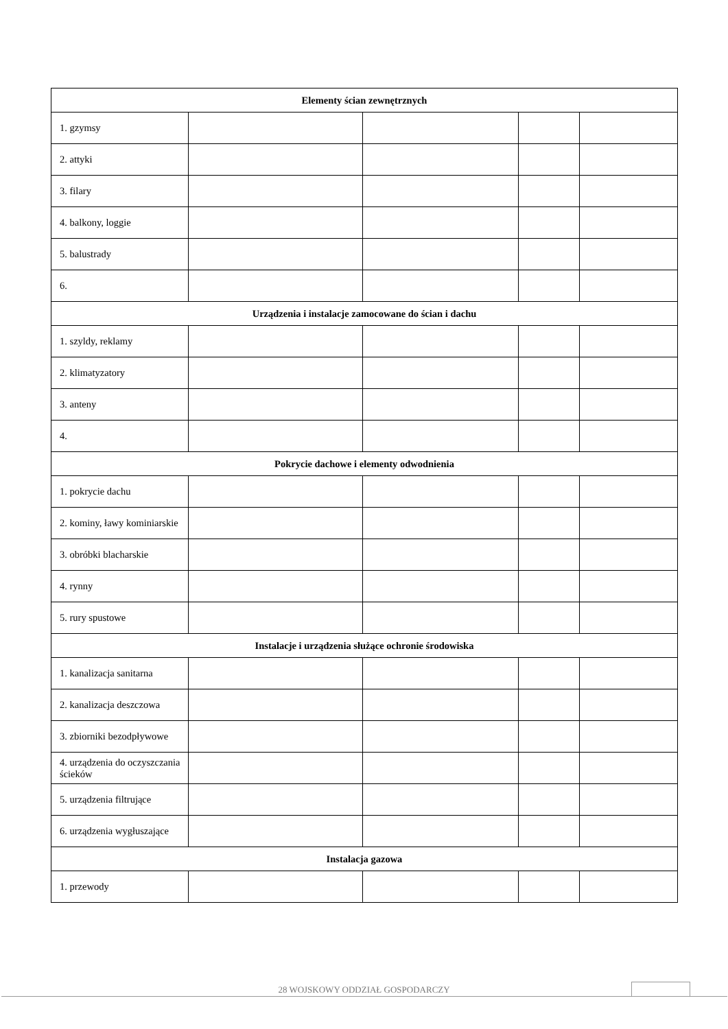| Elementy ścian zewnętrznych | | | | |
| --- | --- | --- | --- | --- |
| 1. gzymsy | | | | |
| 2. attyki | | | | |
| 3. filary | | | | |
| 4. balkony, loggie | | | | |
| 5. balustrady | | | | |
| 6. | | | | |
| Urządzenia i instalacje zamocowane do ścian i dachu | | | | |
| 1. szyldy, reklamy | | | | |
| 2. klimatyzatory | | | | |
| 3. anteny | | | | |
| 4. | | | | |
| Pokrycie dachowe i elementy odwodnienia | | | | |
| 1. pokrycie dachu | | | | |
| 2. kominy, ławy kominiarskie | | | | |
| 3. obróbki blacharskie | | | | |
| 4. rynny | | | | |
| 5. rury spustowe | | | | |
| Instalacje i urządzenia służące ochronie środowiska | | | | |
| 1. kanalizacja sanitarna | | | | |
| 2. kanalizacja deszczowa | | | | |
| 3. zbiorniki bezodpływowe | | | | |
| 4. urządzenia do oczyszczania ścieków | | | | |
| 5. urządzenia filtrujące | | | | |
| 6. urządzenia wygłuszające | | | | |
| Instalacja gazowa | | | | |
| 1. przewody | | | | |
28 WOJSKOWY ODDZIAŁ GOSPODARCZY